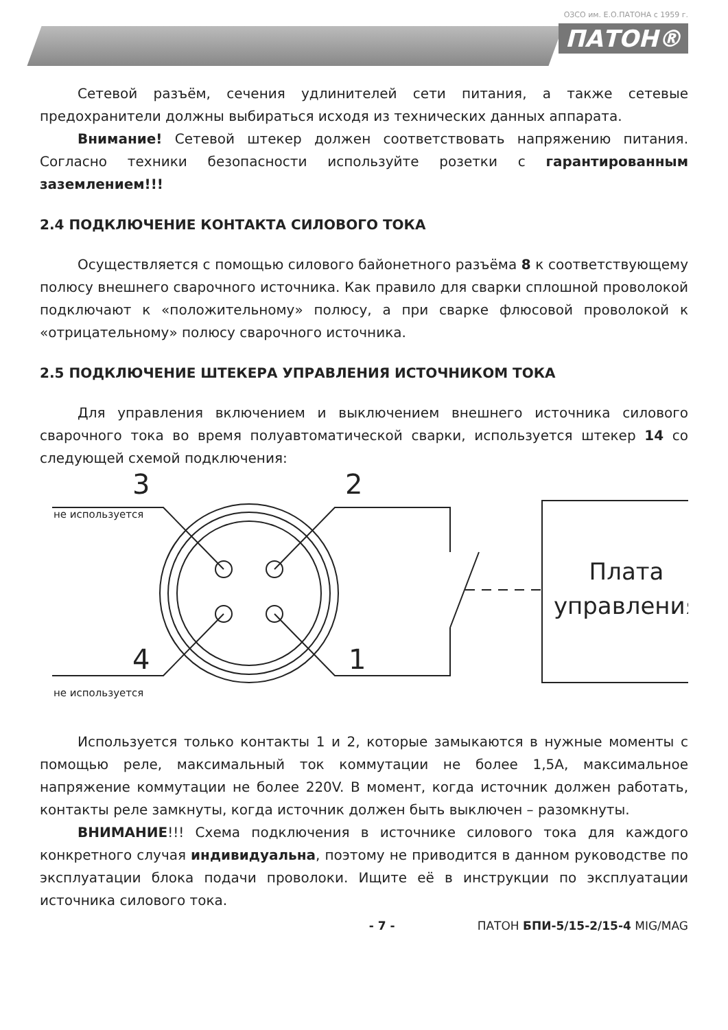ОЗСО им. Е.О.ПАТОНА с 1959 г.
ПАТОН®
Сетевой разъём, сечения удлинителей сети питания, а также сетевые предохранители должны выбираться исходя из технических данных аппарата.
Внимание! Сетевой штекер должен соответствовать напряжению питания. Согласно техники безопасности используйте розетки с гарантированным заземлением!!!
2.4 ПОДКЛЮЧЕНИЕ КОНТАКТА СИЛОВОГО ТОКА
Осуществляется с помощью силового байонетного разъёма 8 к соответствующему полюсу внешнего сварочного источника. Как правило для сварки сплошной проволокой подключают к «положительному» полюсу, а при сварке флюсовой проволокой к «отрицательному» полюсу сварочного источника.
2.5 ПОДКЛЮЧЕНИЕ ШТЕКЕРА УПРАВЛЕНИЯ ИСТОЧНИКОМ ТОКА
Для управления включением и выключением внешнего источника силового сварочного тока во время полуавтоматической сварки, используется штекер 14 со следующей схемой подключения:
3
2
4
1
не используется
не используется
Плата
управления
Используется только контакты 1 и 2, которые замыкаются в нужные моменты с помощью реле, максимальный ток коммутации не более 1,5А, максимальное напряжение коммутации не более 220V. В момент, когда источник должен работать, контакты реле замкнуты, когда источник должен быть выключен – разомкнуты.
ВНИМАНИЕ!!! Схема подключения в источнике силового тока для каждого конкретного случая индивидуальна, поэтому не приводится в данном руководстве по эксплуатации блока подачи проволоки. Ищите её в инструкции по эксплуатации источника силового тока.
- 7 - ПАТОН БПИ-5/15-2/15-4 MIG/MAG